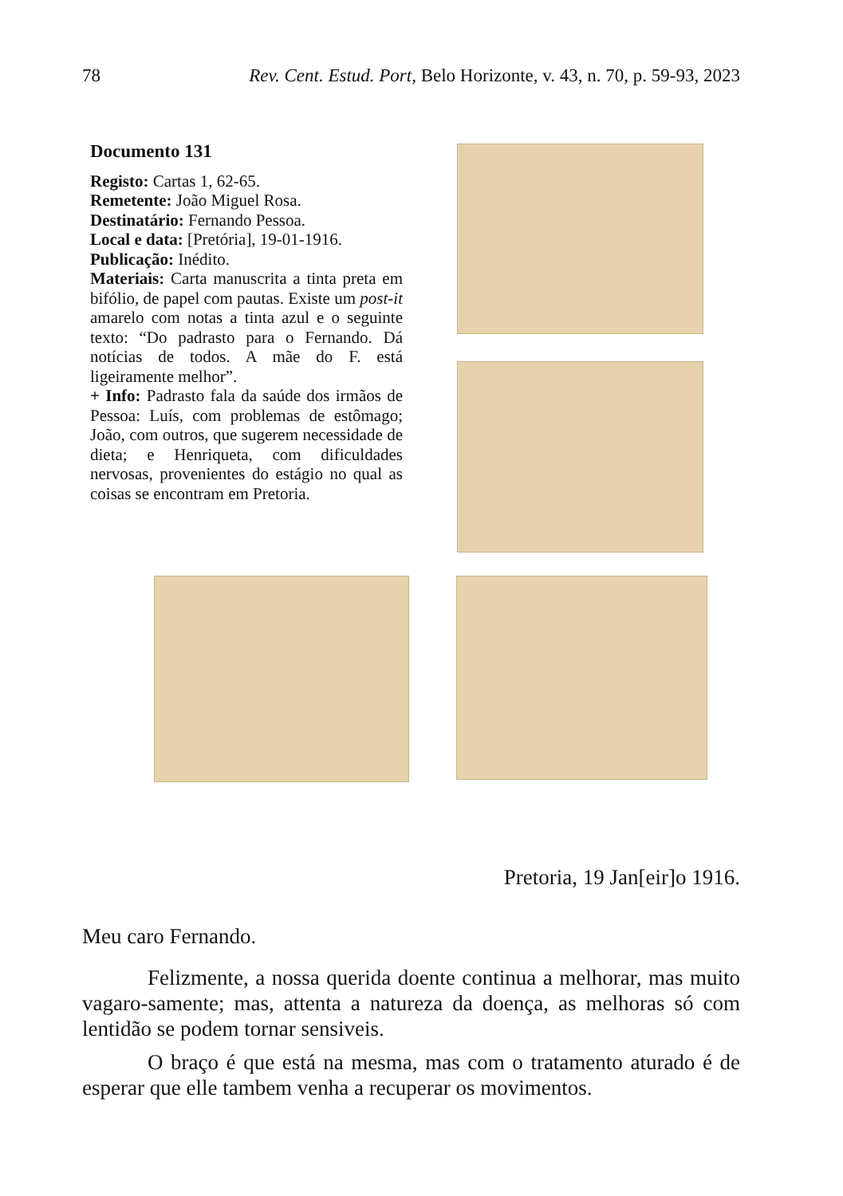78 Rev. Cent. Estud. Port, Belo Horizonte, v. 43, n. 70, p. 59-93, 2023
Documento 131
Registo: Cartas 1, 62-65.
Remetente: João Miguel Rosa.
Destinatário: Fernando Pessoa.
Local e data: [Pretória], 19-01-1916.
Publicação: Inédito.
Materiais: Carta manuscrita a tinta preta em bifólio, de papel com pautas. Existe um post-it amarelo com notas a tinta azul e o seguinte texto: “Do padrasto para o Fernando. Dá notícias de todos. A mãe do F. está ligeiramente melhor”.
+ Info: Padrasto fala da saúde dos irmãos de Pessoa: Luís, com problemas de estômago; João, com outros, que sugerem necessidade de dieta; e Henriqueta, com dificuldades nervosas, provenientes do estágio no qual as coisas se encontram em Pretoria.
Pretoria, 19 Jan[eir]o 1916.
Meu caro Fernando.
Felizmente, a nossa querida doente continua a melhorar, mas muito vagaro-samente; mas, attenta a natureza da doença, as melhoras só com lentidão se podem tornar sensiveis.
O braço é que está na mesma, mas com o tratamento aturado é de esperar que elle tambem venha a recuperar os movimentos.